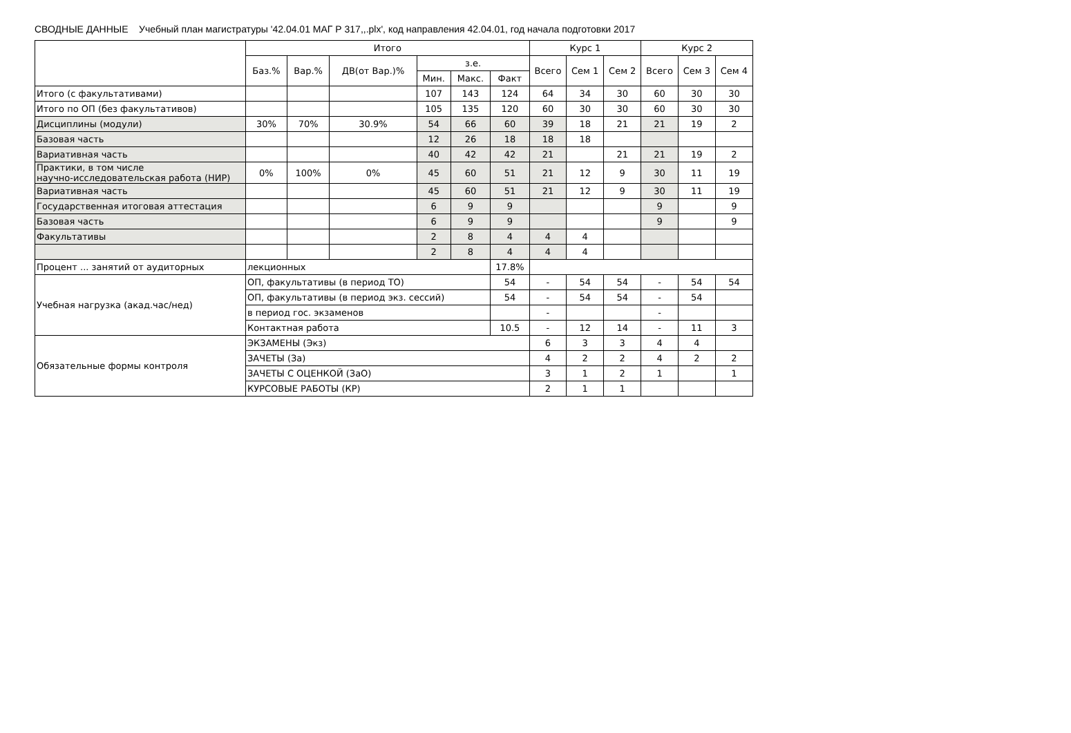СВОДНЫЕ ДАННЫЕ Учебный план магистратуры '42.04.01 МАГ Р 317,,.plx', код направления 42.04.01, год начала подготовки 2017
| | Итого | | | | | | Курс 1 | | | Курс 2 | | |
| --- | --- | --- | --- | --- | --- | --- | --- | --- | --- | --- | --- | --- |
| | Баз.% | Вар.% | ДВ(от Вар.)% | з.е. | | | Всего | Сем 1 | Сем 2 | Всего | Сем 3 | Сем 4 |
| | | | | Мин. | Макс. | Факт | | | | | | |
| Итого (с факультативами) | | | | 107 | 143 | 124 | 64 | 34 | 30 | 60 | 30 | 30 |
| Итого по ОП (без факультативов) | | | | 105 | 135 | 120 | 60 | 30 | 30 | 60 | 30 | 30 |
| Дисциплины (модули) | 30% | 70% | 30.9% | 54 | 66 | 60 | 39 | 18 | 21 | 21 | 19 | 2 |
| Базовая часть | | | | 12 | 26 | 18 | 18 | 18 | | | | |
| Вариативная часть | | | | 40 | 42 | 42 | 21 | | 21 | 21 | 19 | 2 |
| Практики, в том числе научно-исследовательская работа (НИР) | 0% | 100% | 0% | 45 | 60 | 51 | 21 | 12 | 9 | 30 | 11 | 19 |
| Вариативная часть | | | | 45 | 60 | 51 | 21 | 12 | 9 | 30 | 11 | 19 |
| Государственная итоговая аттестация | | | | 6 | 9 | 9 | | | | 9 | | 9 |
| Базовая часть | | | | 6 | 9 | 9 | | | | 9 | | 9 |
| Факультативы | | | | 2 | 8 | 4 | 4 | 4 | | | | |
| | | | | 2 | 8 | 4 | 4 | 4 | | | | |
| Процент ... занятий от аудиторных | лекционных | | | | | 17.8% | | | | | | |
| Учебная нагрузка (акад.час/нед) | ОП, факультативы (в период ТО) | | | | | 54 | - | 54 | 54 | - | 54 | 54 |
| | ОП, факультативы (в период экз. сессий) | | | | | 54 | - | 54 | 54 | - | 54 | |
| | в период гос. экзаменов | | | | | | - | | | - | | |
| | Контактная работа | | | | | 10.5 | - | 12 | 14 | - | 11 | 3 |
| Обязательные формы контроля | ЭКЗАМЕНЫ (Экз) | | | | | | 6 | 3 | 3 | 4 | 4 | |
| | ЗАЧЕТЫ (За) | | | | | | 4 | 2 | 2 | 4 | 2 | 2 |
| | ЗАЧЕТЫ С ОЦЕНКОЙ (ЗаО) | | | | | | 3 | 1 | 2 | 1 | | 1 |
| | КУРСОВЫЕ РАБОТЫ (КР) | | | | | | 2 | 1 | 1 | | | |